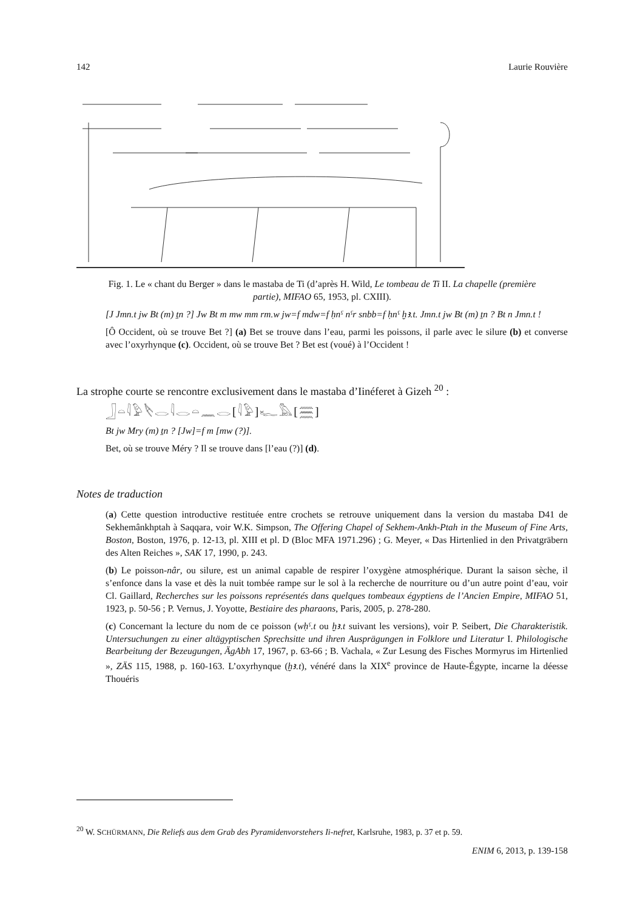142 Laurie Rouvière
Fig. 1. Le « chant du Berger » dans le mastaba de Ti (d’après H. Wild, Le tombeau de Ti II. La chapelle (première partie), MIFAO 65, 1953, pl. CXIII).
[J Jmn.t jw Bt (m) ṯn ?] Jw Bt m mw mm rm.w jw=f mdw=f ḥnˁ nˁr snbb=f ḥnˁ ḫꜣ.t. Jmn.t jw Bt (m) ṯn ? Bt n Jmn.t !
[Ô Occident, où se trouve Bet ?] (a) Bet se trouve dans l’eau, parmi les poissons, il parle avec le silure (b) et converse avec l’oxyrhynque (c). Occident, où se trouve Bet ? Bet est (voué) à l’Occident !
La strophe courte se rencontre exclusivement dans le mastaba d’Iinéferet à Gizeh <sup>20</sup> :
𓃀𓏏𓇋𓅱𓌸𓂋𓇋𓂋𓏏𓈖𓂋[𓇋𓅱]𓆑𓅓[𓈗]
Bt jw Mry (m) ṯn ? [Jw]=f m [mw (?)].
Bet, où se trouve Méry ? Il se trouve dans [l’eau (?)] (d).
Notes de traduction
(a) Cette question introductive restituée entre crochets se retrouve uniquement dans la version du mastaba D41 de Sekhemânkhptah à Saqqara, voir W.K. Simpson, The Offering Chapel of Sekhem-Ankh-Ptah in the Museum of Fine Arts, Boston, Boston, 1976, p. 12-13, pl. XIII et pl. D (Bloc MFA 1971.296) ; G. Meyer, « Das Hirtenlied in den Privatgräbern des Alten Reiches », SAK 17, 1990, p. 243.
(b) Le poisson-nâr, ou silure, est un animal capable de respirer l’oxygène atmosphérique. Durant la saison sèche, il s’enfonce dans la vase et dès la nuit tombée rampe sur le sol à la recherche de nourriture ou d’un autre point d’eau, voir Cl. Gaillard, Recherches sur les poissons représentés dans quelques tombeaux égyptiens de l’Ancien Empire, MIFAO 51, 1923, p. 50-56 ; P. Vernus, J. Yoyotte, Bestiaire des pharaons, Paris, 2005, p. 278-280.
(c) Concernant la lecture du nom de ce poisson (wḥˁ.t ou ḫꜣ.t suivant les versions), voir P. Seibert, Die Charakteristik. Untersuchungen zu einer altägyptischen Sprechsitte und ihren Ausprägungen in Folklore und Literatur I. Philologische Bearbeitung der Bezeugungen, ÄgAbh 17, 1967, p. 63-66 ; B. Vachala, « Zur Lesung des Fisches Mormyrus im Hirtenlied », ZÄS 115, 1988, p. 160-163. L’oxyrhynque (ḫꜣ.t), vénéré dans la XIX<sup>e</sup> province de Haute-Égypte, incarne la déesse Thouéris
<sup>20</sup> W. SCHÜRMANN, Die Reliefs aus dem Grab des Pyramidenvorstehers Ii-nefret, Karlsruhe, 1983, p. 37 et p. 59.
ENIM 6, 2013, p. 139-158